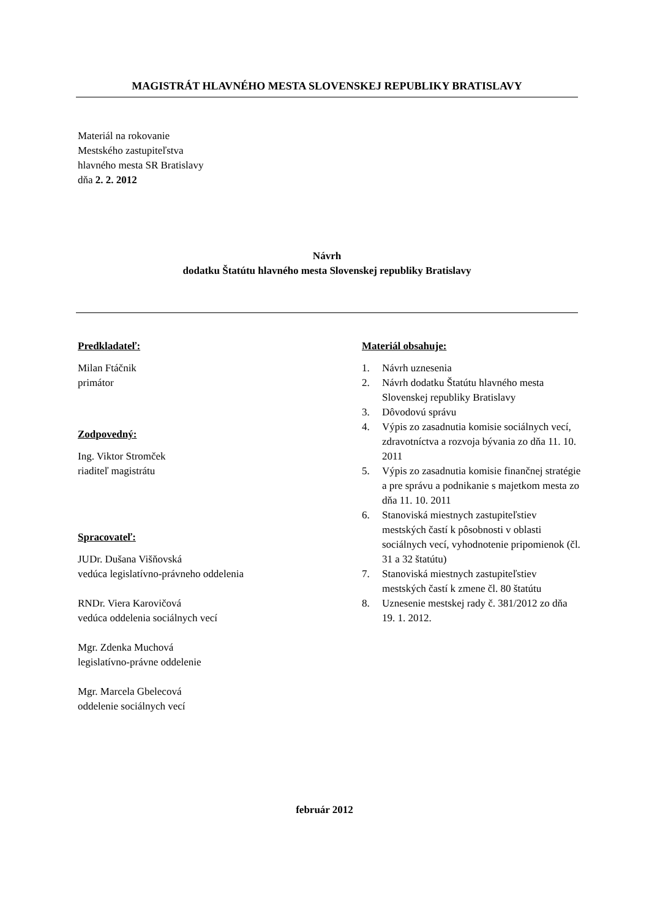MAGISTRÁT HLAVNÉHO MESTA SLOVENSKEJ REPUBLIKY BRATISLAVY
Materiál na rokovanie
Mestského zastupiteľstva
hlavného mesta SR Bratislavy
dňa 2. 2. 2012
Návrh
dodatku Štatútu hlavného mesta Slovenskej republiky Bratislavy
Predkladateľ:
Milan Ftáčnik
primátor
Zodpovedný:
Ing. Viktor Stromček
riaditeľ magistrátu
Spracovateľ:
JUDr. Dušana Višňovská
vedúca legislatívno-právneho oddelenia
RNDr. Viera Karovičová
vedúca oddelenia sociálnych vecí
Mgr. Zdenka Muchová
legislatívno-právne oddelenie
Mgr. Marcela Gbelecová
oddelenie sociálnych vecí
Materiál obsahuje:
1. Návrh uznesenia
2. Návrh dodatku Štatútu hlavného mesta Slovenskej republiky Bratislavy
3. Dôvodovú správu
4. Výpis zo zasadnutia komisie sociálnych vecí, zdravotníctva a rozvoja bývania zo dňa 11. 10. 2011
5. Výpis zo zasadnutia komisie finančnej stratégie a pre správu a podnikanie s majetkom mesta zo dňa 11. 10. 2011
6. Stanoviská miestnych zastupiteľstiev mestských častí k pôsobnosti v oblasti sociálnych vecí, vyhodnotenie pripomienok (čl. 31 a 32 štatútu)
7. Stanoviská miestnych zastupiteľstiev mestských častí k zmene čl. 80 štatútu
8. Uznesenie mestskej rady č. 381/2012 zo dňa 19. 1. 2012.
február 2012